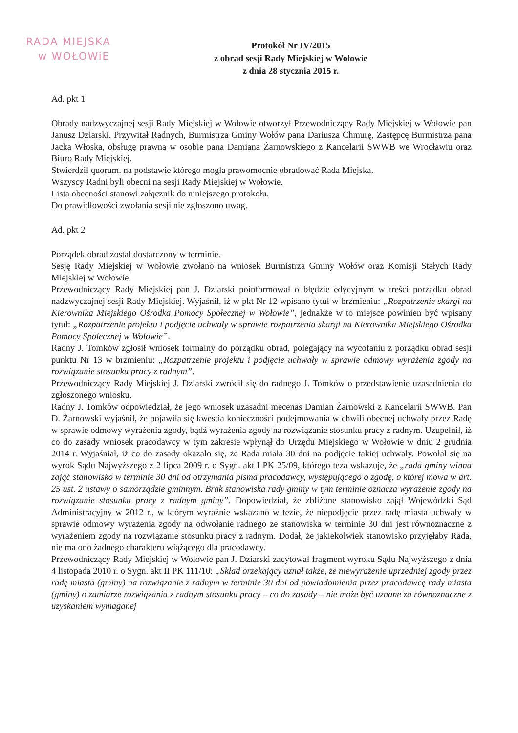RADA MIEJSKA
w WOŁOWiE
Protokół Nr IV/2015
z obrad sesji Rady Miejskiej w Wołowie
z dnia 28 stycznia 2015 r.
Ad. pkt 1
Obrady nadzwyczajnej sesji Rady Miejskiej w Wołowie otworzył Przewodniczący Rady Miejskiej w Wołowie pan Janusz Dziarski. Przywitał Radnych, Burmistrza Gminy Wołów pana Dariusza Chmurę, Zastępcę Burmistrza pana Jacka Włoska, obsługę prawną w osobie pana Damiana Żarnowskiego z Kancelarii SWWB we Wrocławiu oraz Biuro Rady Miejskiej.
Stwierdził quorum, na podstawie którego mogła prawomocnie obradować Rada Miejska.
Wszyscy Radni byli obecni na sesji Rady Miejskiej w Wołowie.
Lista obecności stanowi załącznik do niniejszego protokołu.
Do prawidłowości zwołania sesji nie zgłoszono uwag.
Ad. pkt 2
Porządek obrad został dostarczony w terminie.
Sesję Rady Miejskiej w Wołowie zwołano na wniosek Burmistrza Gminy Wołów oraz Komisji Stałych Rady Miejskiej w Wołowie.
Przewodniczący Rady Miejskiej pan J. Dziarski poinformował o błędzie edycyjnym w treści porządku obrad nadzwyczajnej sesji Rady Miejskiej. Wyjaśnił, iż w pkt Nr 12 wpisano tytuł w brzmieniu: „Rozpatrzenie skargi na Kierownika Miejskiego Ośrodka Pomocy Społecznej w Wołowie”, jednakże w to miejsce powinien być wpisany tytuł: „Rozpatrzenie projektu i podjęcie uchwały w sprawie rozpatrzenia skargi na Kierownika Miejskiego Ośrodka Pomocy Społecznej w Wołowie”.
Radny J. Tomków zgłosił wniosek formalny do porządku obrad, polegający na wycofaniu z porządku obrad sesji punktu Nr 13 w brzmieniu: „Rozpatrzenie projektu i podjęcie uchwały w sprawie odmowy wyrażenia zgody na rozwiązanie stosunku pracy z radnym”.
Przewodniczący Rady Miejskiej J. Dziarski zwrócił się do radnego J. Tomków o przedstawienie uzasadnienia do zgłoszonego wniosku.
Radny J. Tomków odpowiedział, że jego wniosek uzasadni mecenas Damian Żarnowski z Kancelarii SWWB. Pan D. Żarnowski wyjaśnił, że pojawiła się kwestia konieczności podejmowania w chwili obecnej uchwały przez Radę w sprawie odmowy wyrażenia zgody, bądź wyrażenia zgody na rozwiązanie stosunku pracy z radnym. Uzupełnił, iż co do zasady wniosek pracodawcy w tym zakresie wpłynął do Urzędu Miejskiego w Wołowie w dniu 2 grudnia 2014 r. Wyjaśniał, iż co do zasady okazało się, że Rada miała 30 dni na podjęcie takiej uchwały. Powołał się na wyrok Sądu Najwyższego z 2 lipca 2009 r. o Sygn. akt I PK 25/09, którego teza wskazuje, że „rada gminy winna zająć stanowisko w terminie 30 dni od otrzymania pisma pracodawcy, występującego o zgodę, o której mowa w art. 25 ust. 2 ustawy o samorządzie gminnym. Brak stanowiska rady gminy w tym terminie oznacza wyrażenie zgody na rozwiązanie stosunku pracy z radnym gminy”. Dopowiedział, że zbliżone stanowisko zajął Wojewódzki Sąd Administracyjny w 2012 r., w którym wyraźnie wskazano w tezie, że niepodjęcie przez radę miasta uchwały w sprawie odmowy wyrażenia zgody na odwołanie radnego ze stanowiska w terminie 30 dni jest równoznaczne z wyrażeniem zgody na rozwiązanie stosunku pracy z radnym. Dodał, że jakiekolwiek stanowisko przyjęłaby Rada, nie ma ono żadnego charakteru wiążącego dla pracodawcy.
Przewodniczący Rady Miejskiej w Wołowie pan J. Dziarski zacytował fragment wyroku Sądu Najwyższego z dnia 4 listopada 2010 r. o Sygn. akt II PK 111/10: „Skład orzekający uznał także, że niewyrażenie uprzedniej zgody przez radę miasta (gminy) na rozwiązanie z radnym w terminie 30 dni od powiadomienia przez pracodawcę rady miasta (gminy) o zamiarze rozwiązania z radnym stosunku pracy – co do zasady – nie może być uznane za równoznaczne z uzyskaniem wymaganej